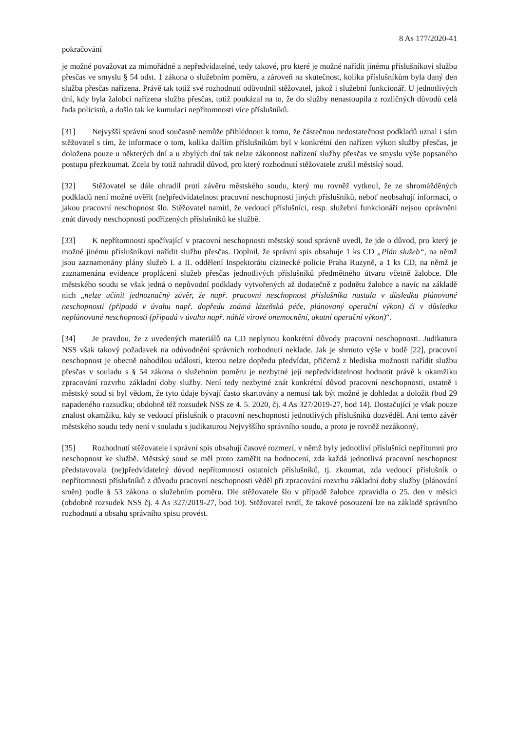8 As 177/2020-41
pokračování
je možné považovat za mimořádné a nepředvídatelné, tedy takové, pro které je možné nařídit jinému příslušníkovi službu přesčas ve smyslu § 54 odst. 1 zákona o služebním poměru, a zároveň na skutečnost, kolika příslušníkům byla daný den služba přesčas nařízena. Právě tak totiž své rozhodnutí odůvodnil stěžovatel, jakož i služební funkcionář. U jednotlivých dní, kdy byla žalobci nařízena služba přesčas, totiž poukázal na to, že do služby nenastoupila z rozličných důvodů celá řada policistů, a došlo tak ke kumulaci nepřítomnosti více příslušníků.
[31] Nejvyšší správní soud současně nemůže přihlédnout k tomu, že částečnou nedostatečnost podkladů uznal i sám stěžovatel s tím, že informace o tom, kolika dalším příslušníkům byl v konkrétní den nařízen výkon služby přesčas, je doložena pouze u některých dní a u zbylých dní tak nelze zákonnost nařízení služby přesčas ve smyslu výše popsaného postupu přezkoumat. Zcela by totiž nahradil důvod, pro který rozhodnutí stěžovatele zrušil městský soud.
[32] Stěžovatel se dále ohradil proti závěru městského soudu, který mu rovněž vytknul, že ze shromážděných podkladů není možné ověřit (ne)předvídatelnost pracovní neschopnosti jiných příslušníků, neboť neobsahují informaci, o jakou pracovní neschopnost šlo. Stěžovatel namítl, že vedoucí příslušníci, resp. služební funkcionáři nejsou oprávněni znát důvody neschopnosti podřízených příslušníků ke službě.
[33] K nepřítomnosti spočívající v pracovní neschopnosti městský soud správně uvedl, že jde o důvod, pro který je možné jinému příslušníkovi nařídit službu přesčas. Doplnil, že správní spis obsahuje 1 ks CD „Plán služeb“, na němž jsou zaznamenány plány služeb I. a II. oddělení Inspektorátu cizinecké policie Praha Ruzyně, a 1 ks CD, na němž je zaznamenána evidence proplácení služeb přesčas jednotlivých příslušníků předmětného útvaru včetně žalobce. Dle městského soudu se však jedná o nepůvodní podklady vytvořených až dodatečně z podnětu žalobce a navíc na základě nich „nelze učinit jednoznačný závěr, že např. pracovní neschopnost příslušníka nastala v důsledku plánované neschopnosti (připadá v úvahu např. dopředu známá lázeňská péče, plánovaný operační výkon) či v důsledku neplánované neschopnosti (připadá v úvahu např. náhlé virové onemocnění, akutní operační výkon)“.
[34] Je pravdou, že z uvedených materiálů na CD neplynou konkrétní důvody pracovní neschopnosti. Judikatura NSS však takový požadavek na odůvodnění správních rozhodnutí neklade. Jak je shrnuto výše v bodě [22], pracovní neschopnost je obecně nahodilou událostí, kterou nelze dopředu předvídat, přičemž z hlediska možnosti nařídit službu přesčas v souladu s § 54 zákona o služebním poměru je nezbytné její nepředvídatelnost hodnotit právě k okamžiku zpracování rozvrhu základní doby služby. Není tedy nezbytné znát konkrétní důvod pracovní neschopnosti, ostatně i městský soud si byl vědom, že tyto údaje bývají často skartovány a nemusí tak být možné je dohledat a doložit (bod 29 napadeného rozsudku; obdobně též rozsudek NSS ze 4. 5. 2020, čj. 4 As 327/2019-27, bod 14). Dostačující je však pouze znalost okamžiku, kdy se vedoucí příslušník o pracovní neschopnosti jednotlivých příslušníků dozvěděl. Ani tento závěr městského soudu tedy není v souladu s judikaturou Nejvyššího správního soudu, a proto je rovněž nezákonný.
[35] Rozhodnutí stěžovatele i správní spis obsahují časové rozmezí, v němž byly jednotliví příslušníci nepřítomni pro neschopnost ke službě. Městský soud se měl proto zaměřit na hodnocení, zda každá jednotlivá pracovní neschopnost představovala (ne)předvídatelný důvod nepřítomnosti ostatních příslušníků, tj. zkoumat, zda vedoucí příslušník o nepřítomnosti příslušníků z důvodu pracovní neschopnosti věděl při zpracování rozvrhu základní doby služby (plánování směn) podle § 53 zákona o služebním poměru. Dle stěžovatele šlo v případě žalobce zpravidla o 25. den v měsíci (obdobně rozsudek NSS čj. 4 As 327/2019-27, bod 10). Stěžovatel tvrdí, že takové posouzení lze na základě správního rozhodnutí a obsahu správního spisu provést.